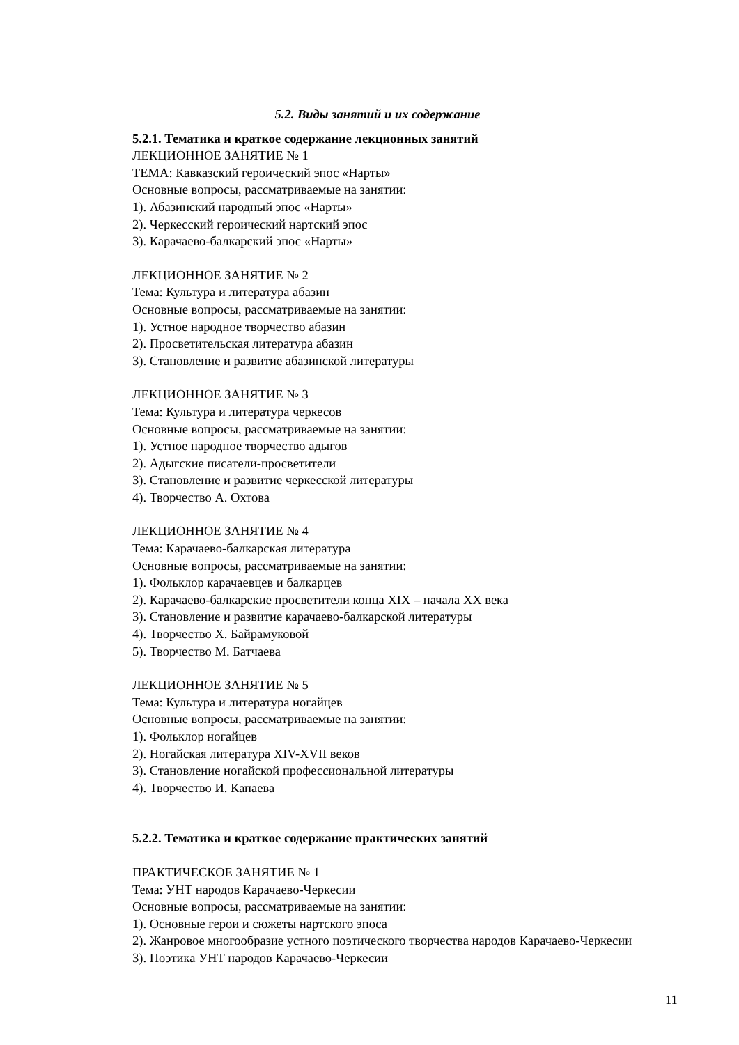5.2. Виды занятий и их содержание
5.2.1. Тематика и краткое содержание лекционных занятий
ЛЕКЦИОННОЕ ЗАНЯТИЕ № 1
ТЕМА: Кавказский героический эпос «Нарты»
Основные вопросы, рассматриваемые на занятии:
1). Абазинский народный эпос «Нарты»
2). Черкесский героический нартский эпос
3). Карачаево-балкарский эпос «Нарты»
ЛЕКЦИОННОЕ ЗАНЯТИЕ № 2
Тема: Культура и литература абазин
Основные вопросы, рассматриваемые на занятии:
1). Устное народное творчество абазин
2). Просветительская литература абазин
3). Становление и развитие абазинской литературы
ЛЕКЦИОННОЕ ЗАНЯТИЕ № 3
Тема: Культура и литература черкесов
Основные вопросы, рассматриваемые на занятии:
1). Устное народное творчество адыгов
2). Адыгские писатели-просветители
3). Становление и развитие черкесской литературы
4). Творчество А. Охтова
ЛЕКЦИОННОЕ ЗАНЯТИЕ № 4
Тема: Карачаево-балкарская литература
Основные вопросы, рассматриваемые на занятии:
1). Фольклор карачаевцев и балкарцев
2). Карачаево-балкарские просветители конца XIX – начала XX века
3). Становление и развитие карачаево-балкарской литературы
4). Творчество Х. Байрамуковой
5). Творчество М. Батчаева
ЛЕКЦИОННОЕ ЗАНЯТИЕ № 5
Тема: Культура и литература ногайцев
Основные вопросы, рассматриваемые на занятии:
1). Фольклор ногайцев
2). Ногайская литература XIV-XVII веков
3). Становление ногайской профессиональной литературы
4). Творчество И. Капаева
5.2.2. Тематика и краткое содержание практических занятий
ПРАКТИЧЕСКОЕ ЗАНЯТИЕ № 1
Тема: УНТ народов Карачаево-Черкесии
Основные вопросы, рассматриваемые на занятии:
1). Основные герои и сюжеты нартского эпоса
2). Жанровое многообразие устного поэтического творчества народов Карачаево-Черкесии
3). Поэтика УНТ народов Карачаево-Черкесии
11